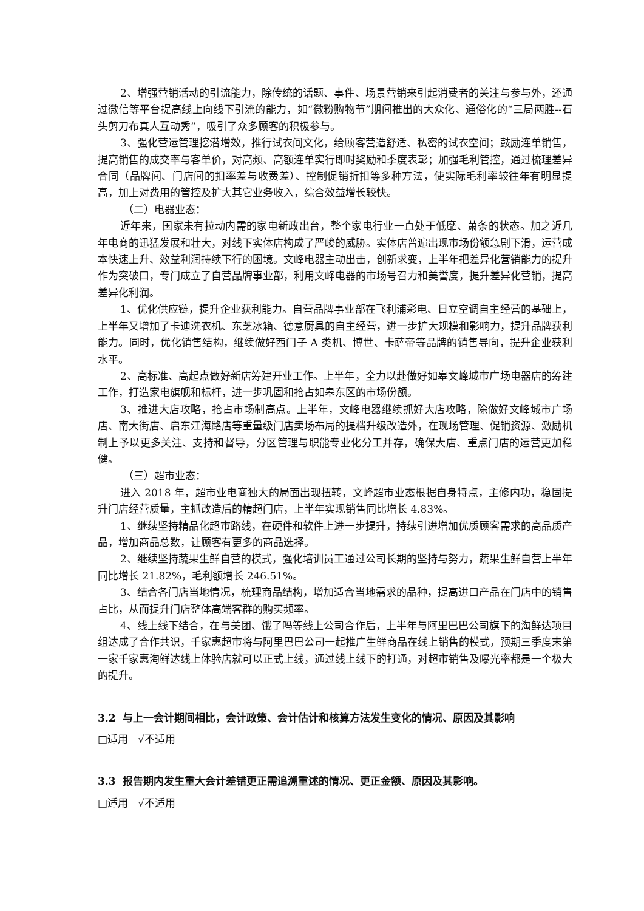2、增强营销活动的引流能力，除传统的话题、事件、场景营销来引起消费者的关注与参与外，还通过微信等平台提高线上向线下引流的能力，如“微粉购物节”期间推出的大众化、通俗化的“三局两胜--石头剪刀布真人互动秀”，吸引了众多顾客的积极参与。
3、强化营运管理挖潜增效，推行试衣间文化，给顾客营造舒适、私密的试衣空间；鼓励连单销售，提高销售的成交率与客单价，对高频、高额连单实行即时奖励和季度表彰；加强毛利管控，通过梳理差异合同（品牌间、门店间的扣率差与收费差）、控制促销折扣等多种方法，使实际毛利率较往年有明显提高，加上对费用的管控及扩大其它业务收入，综合效益增长较快。
（二）电器业态：
近年来，国家未有拉动内需的家电新政出台，整个家电行业一直处于低靡、萧条的状态。加之近几年电商的迅猛发展和壮大，对线下实体店构成了严峻的威胁。实体店普遍出现市场份额急剧下滑，运营成本快速上升、效益利润持续下行的困境。文峰电器主动出击，创新求变，上半年把差异化营销能力的提升作为突破口，专门成立了自营品牌事业部，利用文峰电器的市场号召力和美誉度，提升差异化营销，提高差异化利润。
1、优化供应链，提升企业获利能力。自营品牌事业部在飞利浦彩电、日立空调自主经营的基础上，上半年又增加了卡迪洗衣机、东芝冰箱、德意厨具的自主经营，进一步扩大规模和影响力，提升品牌获利能力。同时，优化销售结构，继续做好西门子 A 类机、博世、卡萨帝等品牌的销售导向，提升企业获利水平。
2、高标准、高起点做好新店筹建开业工作。上半年，全力以赴做好如皋文峰城市广场电器店的筹建工作，打造家电旗舰和标杆，进一步巩固和抢占如皋东区的市场份额。
3、推进大店攻略，抢占市场制高点。上半年，文峰电器继续抓好大店攻略，除做好文峰城市广场店、南大街店、启东江海路店等重量级门店卖场布局的提档升级改造外，在现场管理、促销资源、激励机制上予以更多关注、支持和督导，分区管理与职能专业化分工并存，确保大店、重点门店的运营更加稳健。
（三）超市业态：
进入 2018 年，超市业电商独大的局面出现扭转，文峰超市业态根据自身特点，主修内功，稳固提升门店经营质量，主抓改造后的精超门店，上半年实现销售同比增长 4.83%。
1、继续坚持精品化超市路线，在硬件和软件上进一步提升，持续引进增加优质顾客需求的高品质产品，增加商品总数，让顾客有更多的商品选择。
2、继续坚持蔬果生鲜自营的模式，强化培训员工通过公司长期的坚持与努力，蔬果生鲜自营上半年同比增长 21.82%，毛利额增长 246.51%。
3、结合各门店当地情况，梳理商品结构，增加适合当地需求的品种，提高进口产品在门店中的销售占比，从而提升门店整体高端客群的购买频率。
4、线上线下结合，在与美团、饿了吗等线上公司合作后，上半年与阿里巴巴公司旗下的淘鲜达项目组达成了合作共识，千家惠超市将与阿里巴巴公司一起推广生鲜商品在线上销售的模式，预期三季度末第一家千家惠淘鲜达线上体验店就可以正式上线，通过线上线下的打通，对超市销售及曝光率都是一个极大的提升。
3.2 与上一会计期间相比，会计政策、会计估计和核算方法发生变化的情况、原因及其影响
□适用 √不适用
3.3 报告期内发生重大会计差错更正需追溯重述的情况、更正金额、原因及其影响。
□适用 √不适用